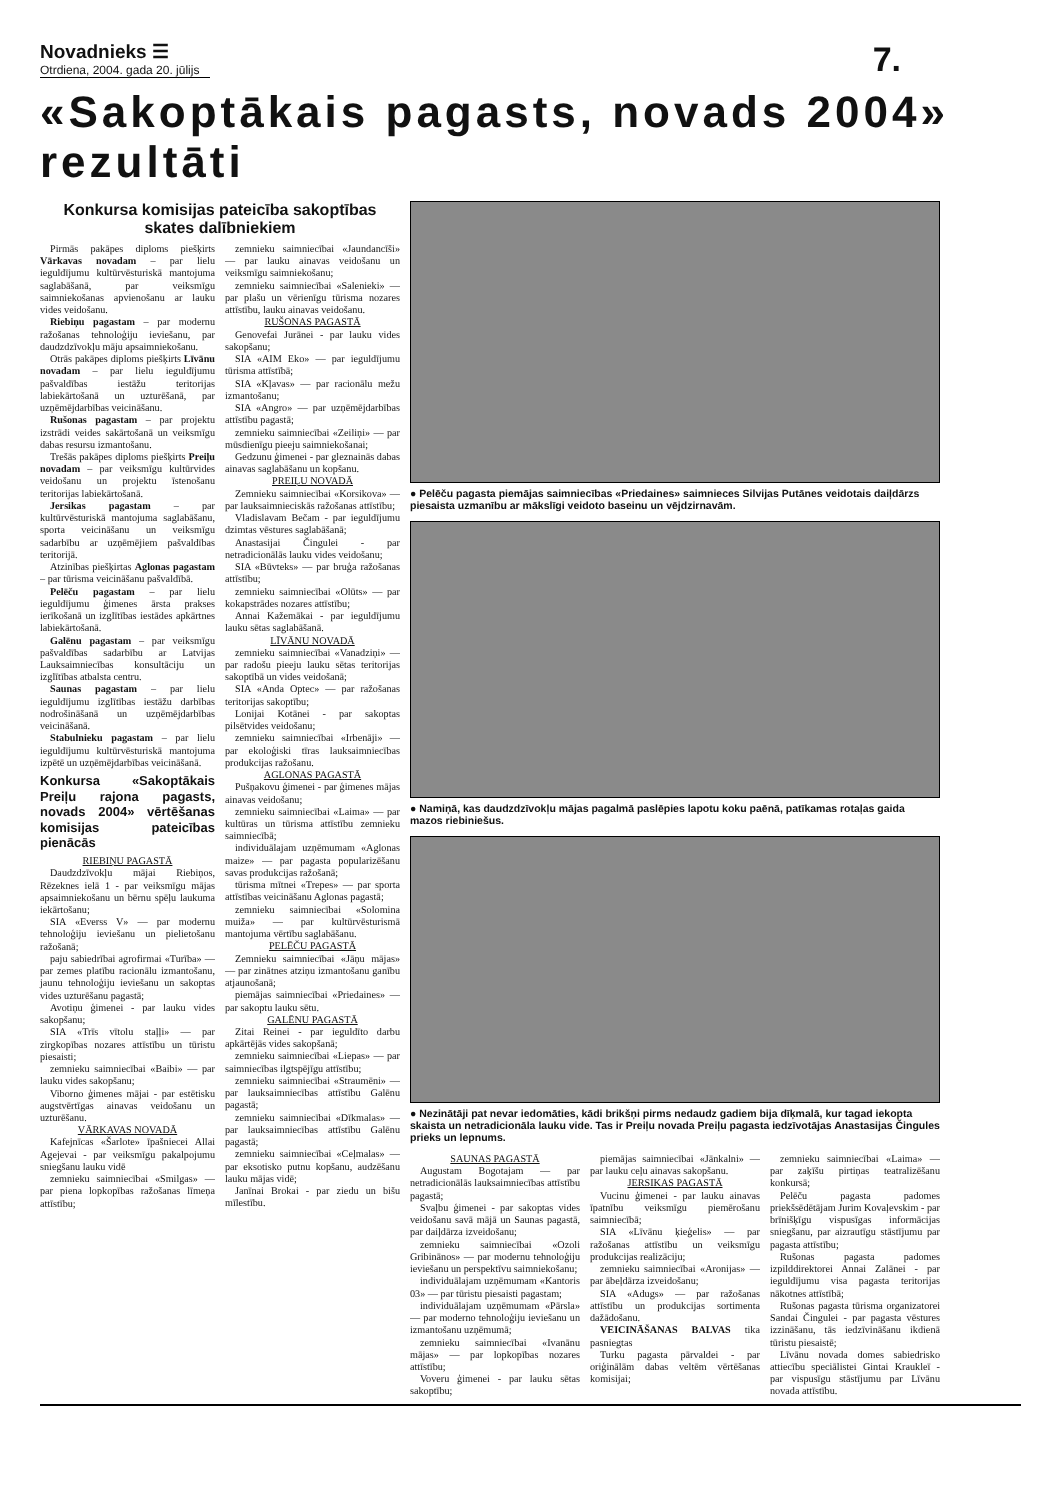Novadnieks ☰
Otrdiena, 2004. gada 20. jūlijs
7.
«Sakoptākais pagasts, novads 2004» rezultāti
Konkursa komisijas pateicība sakoptības skates dalībniekiem
Pirmās pakāpes diploms piešķirts Vārkavas novadam – par lielu ieguldījumu kultūrvēsturiskā mantojuma saglabāšanā, par veiksmīgu saimniekošanas apvienošanu ar lauku vides veidošanu.
Riebiņu pagastam – par modernu ražošanas tehnoloģiju ieviešanu, par daudzdzīvokļu māju apsaimniekošanu.
Otrās pakāpes diploms piešķirts Līvānu novadam – par lielu ieguldījumu pašvaldības iestāžu teritorijas labiekārtošanā un uzturēšanā, par uzņēmējdarbības veicināšanu.
Rušonas pagastam – par projektu izstrādi veides sakārtošanā un veiksmīgu dabas resursu izmantošanu.
Trešās pakāpes diploms piešķirts Preiļu novadam – par veiksmīgu kultūrvides veidošanu un projektu īstenošanu teritorijas labiekārtošanā.
Jersikas pagastam – par kultūrvēsturiskā mantojuma saglabāšanu, sporta veicināšanu un veiksmīgu sadarbību ar uzņēmējiem pašvaldības teritorijā.
Atzinības piešķirtas Aglonas pagastam – par tūrisma veicināšanu pašvaldībā.
Pelēču pagastam – par lielu ieguldījumu ģimenes ārsta prakses ierīkošanā un izglītības iestādes apkārtnes labiekārtošanā.
Galēnu pagastam – par veiksmīgu pašvaldības sadarbību ar Latvijas Lauksaimniecības konsultāciju un izglītības atbalsta centru.
Saunas pagastam – par lielu ieguldījumu izglītības iestāžu darbības nodrošināšanā un uzņēmējdarbības veicināšanā.
Stabulnieku pagastam – par lielu ieguldījumu kultūrvēsturiskā mantojuma izpētē un uzņēmējdarbības veicināšanā.
Konkursa «Sakoptākais Preiļu rajona pagasts, novads 2004» vērtēšanas komisijas pateicības pienācās
RIEBIŅU PAGASTĀ
Daudzdzīvokļu mājai Riebiņos, Rēzeknes ielā 1 - par veiksmīgu mājas apsaimniekošanu un bērnu spēļu laukuma iekārtošanu;
SIA «Everss V» — par modernu tehnoloģiju ieviešanu un pielietošanu ražošanā;
paju sabiedrībai agrofirmai «Turība» — par zemes platību racionālu izmantošanu, jaunu tehnoloģiju ieviešanu un sakoptas vides uzturēšanu pagastā;
Avotiņu ģimenei - par lauku vides sakopšanu;
SIA «Trīs vītolu staļļi» — par zirgkopības nozares attīstību un tūristu piesaisti;
zemnieku saimniecībai «Baibi» — par lauku vides sakopšanu;
Viborno ģimenes mājai - par estētisku augstvērtīgas ainavas veidošanu un uzturēšanu.
VĀRKAVAS NOVADĀ
Kafejnīcas «Šarlote» īpašniecei Allai Agejevai - par veiksmīgu pakalpojumu sniegšanu lauku vidē
zemnieku saimniecībai «Smilgas» — par piena lopkopības ražošanas līmeņa attīstību;
zemnieku saimniecībai «Jaundancīši» — par lauku ainavas veidošanu un veiksmīgu saimniekošanu;
zemnieku saimniecībai «Salenieki» — par plašu un vērienīgu tūrisma nozares attīstību, lauku ainavas veidošanu.
RUŠONAS PAGASTĀ
Genovefai Jurānei - par lauku vides sakopšanu;
SIA «AIM Eko» — par ieguldījumu tūrisma attīstībā;
SIA «Kļavas» — par racionālu mežu izmantošanu;
SIA «Angro» — par uzņēmējdarbības attīstību pagastā;
zemnieku saimniecībai «Zeiliņi» — par mūsdienīgu pieeju saimniekošanai;
Gedzunu ģimenei - par gleznainās dabas ainavas saglabāšanu un kopšanu.
PREIĻU NOVADĀ
Zemnieku saimniecībai «Korsikova» — par lauksaimnieciskās ražošanas attīstību;
Vladislavam Bečam - par ieguldījumu dzimtas vēstures saglabāšanā;
Anastasijai Čingulei - par netradicionālās lauku vides veidošanu;
SIA «Būvteks» — par bruģa ražošanas attīstību;
zemnieku saimniecībai «Olūts» — par kokapstrādes nozares attīstību;
Annai Kažemākai - par ieguldījumu lauku sētas saglabāšanā.
LĪVĀNU NOVADĀ
zemnieku saimniecībai «Vanadziņi» — par radošu pieeju lauku sētas teritorijas sakoptībā un vides veidošanā;
SIA «Anda Optec» — par ražošanas teritorijas sakoptību;
Lonijai Kotānei - par sakoptas pilsētvides veidošanu;
zemnieku saimniecībai «Irbenāji» — par ekoloģiski tīras lauksaimniecības produkcijas ražošanu.
AGLONAS PAGASTĀ
Pušņakovu ģimenei - par ģimenes mājas ainavas veidošanu;
zemnieku saimniecībai «Laima» — par kultūras un tūrisma attīstību zemnieku saimniecībā;
individuālajam uzņēmumam «Aglonas maize» — par pagasta popularizēšanu savas produkcijas ražošanā;
tūrisma mītnei «Trepes» — par sporta attīstības veicināšanu Aglonas pagastā;
zemnieku saimniecībai «Solomina muiža» — par kultūrvēsturismā mantojuma vērtību saglabāšanu.
PELĒČU PAGASTĀ
Zemnieku saimniecībai «Jāņu mājas» — par zinātnes atziņu izmantošanu ganību atjaunošanā;
piemājas saimniecībai «Priedaines» — par sakoptu lauku sētu.
GALĒNU PAGASTĀ
Zitai Reinei - par ieguldīto darbu apkārtējās vides sakopšanā;
zemnieku saimniecībai «Liepas» — par saimniecības ilgtspējīgu attīstību;
zemnieku saimniecībai «Straumēni» — par lauksaimniecības attīstību Galēnu pagastā;
zemnieku saimniecībai «Dīkmalas» — par lauksaimniecības attīstību Galēnu pagastā;
zemnieku saimniecībai «Ceļmalas» — par eksotisko putnu kopšanu, audzēšanu lauku mājas vidē;
Janīnai Brokai - par ziedu un bišu mīlestību.
● Pelēču pagasta piemājas saimniecības «Priedaines» saimnieces Silvijas Putānes veidotais daiļdārzs piesaista uzmanību ar mākslīgi veidoto baseinu un vējdzirnavām.
● Namiņā, kas daudzdzīvokļu mājas pagalmā paslēpies lapotu koku paēnā, patīkamas rotaļas gaida mazos riebiniešus.
● Nezinātāji pat nevar iedomāties, kādi brikšņi pirms nedaudz gadiem bija dīķmalā, kur tagad iekopta skaista un netradicionāla lauku vide. Tas ir Preiļu novada Preiļu pagasta iedzīvotājas Anastasijas Čingules prieks un lepnums.
SAUNAS PAGASTĀ
Augustam Bogotajam — par netradicionālās lauksaimniecības attīstību pagastā;
Svaļbu ģimenei - par sakoptas vides veidošanu savā mājā un Saunas pagastā, par daiļdārza izveidošanu;
zemnieku saimniecībai «Ozoli Gribinānos» — par modernu tehnoloģiju ieviešanu un perspektīvu saimniekošanu;
individuālajam uzņēmumam «Kantoris 03» — par tūristu piesaisti pagastam;
individuālajam uzņēmumam «Pārsla» — par moderno tehnoloģiju ieviešanu un izmantošanu uzņēmumā;
zemnieku saimniecībai «Ivanānu mājas» — par lopkopības nozares attīstību;
Voveru ģimenei - par lauku sētas sakoptību;
piemājas saimniecībai «Jānkalni» — par lauku ceļu ainavas sakopšanu.
JERSIKAS PAGASTĀ
Vucinu ģimenei - par lauku ainavas īpatnību veiksmīgu piemērošanu saimniecībā;
SIA «Līvānu ķieģelis» — par ražošanas attīstību un veiksmīgu produkcijas realizāciju;
zemnieku saimniecībai «Aronijas» — par ābeļdārza izveidošanu;
SIA «Adugs» — par ražošanas attīstību un produkcijas sortimenta dažādošanu.
VEICINĀŠANAS BALVAS tika pasniegtas
Turku pagasta pārvaldei - par oriģinālām dabas veltēm vērtēšanas komisijai;
zemnieku saimniecībai «Laima» — par zaķīšu pirtiņas teatralizēšanu konkursā;
Pelēču pagasta padomes priekšsēdētājam Jurim Kovaļevskim - par brīnišķīgu vispusīgas informācijas sniegšanu, par aizrautīgu stāstījumu par pagasta attīstību;
Rušonas pagasta padomes izpilddirektorei Annai Zalānei - par ieguldījumu visa pagasta teritorijas nākotnes attīstībā;
Rušonas pagasta tūrisma organizatorei Sandai Čingulei - par pagasta vēstures izzināšanu, tās iedzīvināšanu ikdienā tūristu piesaistē;
Līvānu novada domes sabiedrisko attiecību speciālistei Gintai Kraukleī - par vispusīgu stāstījumu par Līvānu novada attīstību.